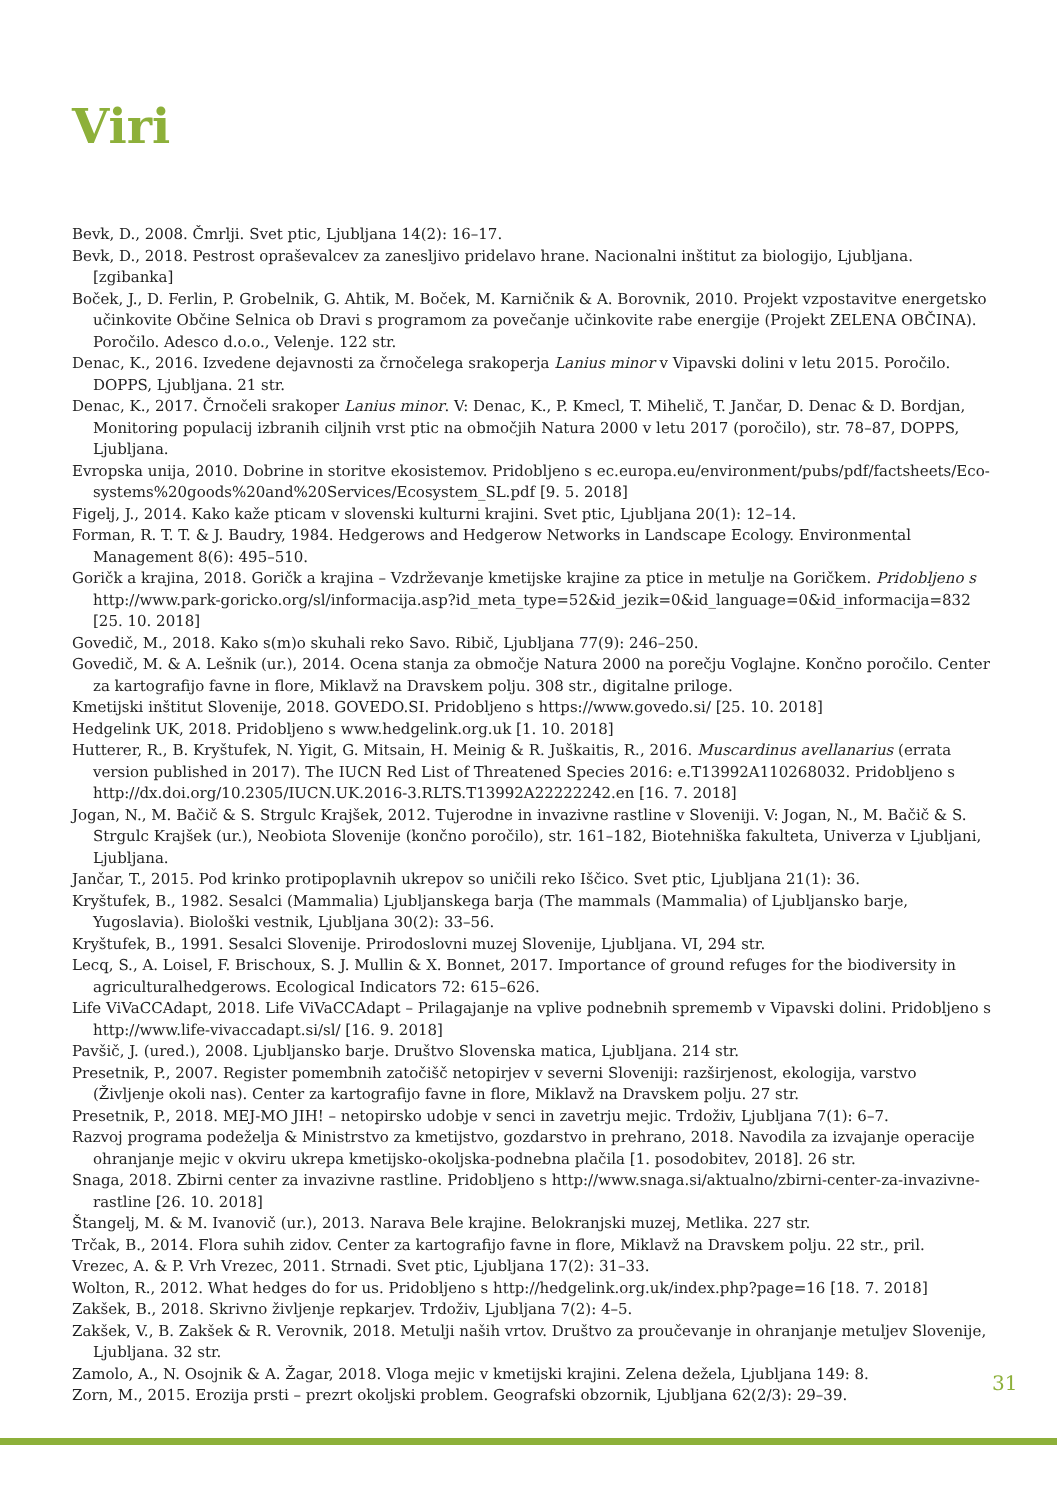Viri
Bevk, D., 2008. Čmrlji. Svet ptic, Ljubljana 14(2): 16–17.
Bevk, D., 2018. Pestrost opraševalcev za zanesljivo pridelavo hrane. Nacionalni inštitut za biologijo, Ljubljana. [zgibanka]
Boček, J., D. Ferlin, P. Grobelnik, G. Ahtik, M. Boček, M. Karničnik & A. Borovnik, 2010. Projekt vzpostavitve energetsko učinkovite Občine Selnica ob Dravi s programom za povečanje učinkovite rabe energije (Projekt ZELENA OBČINA). Poročilo. Adesco d.o.o., Velenje. 122 str.
Denac, K., 2016. Izvedene dejavnosti za črnočelega srakoperja Lanius minor v Vipavski dolini v letu 2015. Poročilo. DOPPS, Ljubljana. 21 str.
Denac, K., 2017. Črnočeli srakoper Lanius minor. V: Denac, K., P. Kmecl, T. Mihelič, T. Jančar, D. Denac & D. Bordjan, Monitoring populacij izbranih ciljnih vrst ptic na območjih Natura 2000 v letu 2017 (poročilo), str. 78–87, DOPPS, Ljubljana.
Evropska unija, 2010. Dobrine in storitve ekosistemov. Pridobljeno s ec.europa.eu/environment/pubs/pdf/factsheets/Eco-systems%20goods%20and%20Services/Ecosystem_SL.pdf [9. 5. 2018]
Figelj, J., 2014. Kako kaže pticam v slovenski kulturni krajini. Svet ptic, Ljubljana 20(1): 12–14.
Forman, R. T. T. & J. Baudry, 1984. Hedgerows and Hedgerow Networks in Landscape Ecology. Environmental Management 8(6): 495–510.
Goričk a krajina, 2018. Goričk a krajina – Vzdrževanje kmetijske krajine za ptice in metulje na Goričkem. Pridobljeno s http://www.park-goricko.org/sl/informacija.asp?id_meta_type=52&id_jezik=0&id_language=0&id_informacija=832 [25. 10. 2018]
Govedič, M., 2018. Kako s(m)o skuhali reko Savo. Ribič, Ljubljana 77(9): 246–250.
Govedič, M. & A. Lešnik (ur.), 2014. Ocena stanja za območje Natura 2000 na porečju Voglajne. Končno poročilo. Center za kartografijo favne in flore, Miklavž na Dravskem polju. 308 str., digitalne priloge.
Kmetijski inštitut Slovenije, 2018. GOVEDO.SI. Pridobljeno s https://www.govedo.si/ [25. 10. 2018]
Hedgelink UK, 2018. Pridobljeno s www.hedgelink.org.uk [1. 10. 2018]
Hutterer, R., B. Kryštufek, N. Yigit, G. Mitsain, H. Meinig & R. Juškaitis, R., 2016. Muscardinus avellanarius (errata version published in 2017). The IUCN Red List of Threatened Species 2016: e.T13992A110268032. Pridobljeno s http://dx.doi.org/10.2305/IUCN.UK.2016-3.RLTS.T13992A22222242.en [16. 7. 2018]
Jogan, N., M. Bačič & S. Strgulc Krajšek, 2012. Tujerodne in invazivne rastline v Sloveniji. V: Jogan, N., M. Bačič & S. Strgulc Krajšek (ur.), Neobiota Slovenije (končno poročilo), str. 161–182, Biotehniška fakulteta, Univerza v Ljubljani, Ljubljana.
Jančar, T., 2015. Pod krinko protipoplavnih ukrepov so uničili reko Iščico. Svet ptic, Ljubljana 21(1): 36.
Kryštufek, B., 1982. Sesalci (Mammalia) Ljubljanskega barja (The mammals (Mammalia) of Ljubljansko barje, Yugoslavia). Biološki vestnik, Ljubljana 30(2): 33–56.
Kryštufek, B., 1991. Sesalci Slovenije. Prirodoslovni muzej Slovenije, Ljubljana. VI, 294 str.
Lecq, S., A. Loisel, F. Brischoux, S. J. Mullin & X. Bonnet, 2017. Importance of ground refuges for the biodiversity in agriculturalhedgerows. Ecological Indicators 72: 615–626.
Life ViVaCCAdapt, 2018. Life ViVaCCAdapt – Prilagajanje na vplive podnebnih sprememb v Vipavski dolini. Pridobljeno s http://www.life-vivaccadapt.si/sl/ [16. 9. 2018]
Pavšič, J. (ured.), 2008. Ljubljansko barje. Društvo Slovenska matica, Ljubljana. 214 str.
Presetnik, P., 2007. Register pomembnih zatočišč netopirjev v severni Sloveniji: razširjenost, ekologija, varstvo (Življenje okoli nas). Center za kartografijo favne in flore, Miklavž na Dravskem polju. 27 str.
Presetnik, P., 2018. MEJ-MO JIH! – netopirsko udobje v senci in zavetrju mejic. Trdoživ, Ljubljana 7(1): 6–7.
Razvoj programa podeželja & Ministrstvo za kmetijstvo, gozdarstvo in prehrano, 2018. Navodila za izvajanje operacije ohranjanje mejic v okviru ukrepa kmetijsko-okoljska-podnebna plačila [1. posodobitev, 2018]. 26 str.
Snaga, 2018. Zbirni center za invazivne rastline. Pridobljeno s http://www.snaga.si/aktualno/zbirni-center-za-invazivne-rastline [26. 10. 2018]
Štangelj, M. & M. Ivanovič (ur.), 2013. Narava Bele krajine. Belokranjski muzej, Metlika. 227 str.
Trčak, B., 2014. Flora suhih zidov. Center za kartografijo favne in flore, Miklavž na Dravskem polju. 22 str., pril.
Vrezec, A. & P. Vrh Vrezec, 2011. Strnadi. Svet ptic, Ljubljana 17(2): 31–33.
Wolton, R., 2012. What hedges do for us. Pridobljeno s http://hedgelink.org.uk/index.php?page=16 [18. 7. 2018]
Zakšek, B., 2018. Skrivno življenje repkarjev. Trdoživ, Ljubljana 7(2): 4–5.
Zakšek, V., B. Zakšek & R. Verovnik, 2018. Metulji naših vrtov. Društvo za proučevanje in ohranjanje metuljev Slovenije, Ljubljana. 32 str.
Zamolo, A., N. Osojnik & A. Žagar, 2018. Vloga mejic v kmetijski krajini. Zelena dežela, Ljubljana 149: 8.
Zorn, M., 2015. Erozija prsti – prezrt okoljski problem. Geografski obzornik, Ljubljana 62(2/3): 29–39.
31